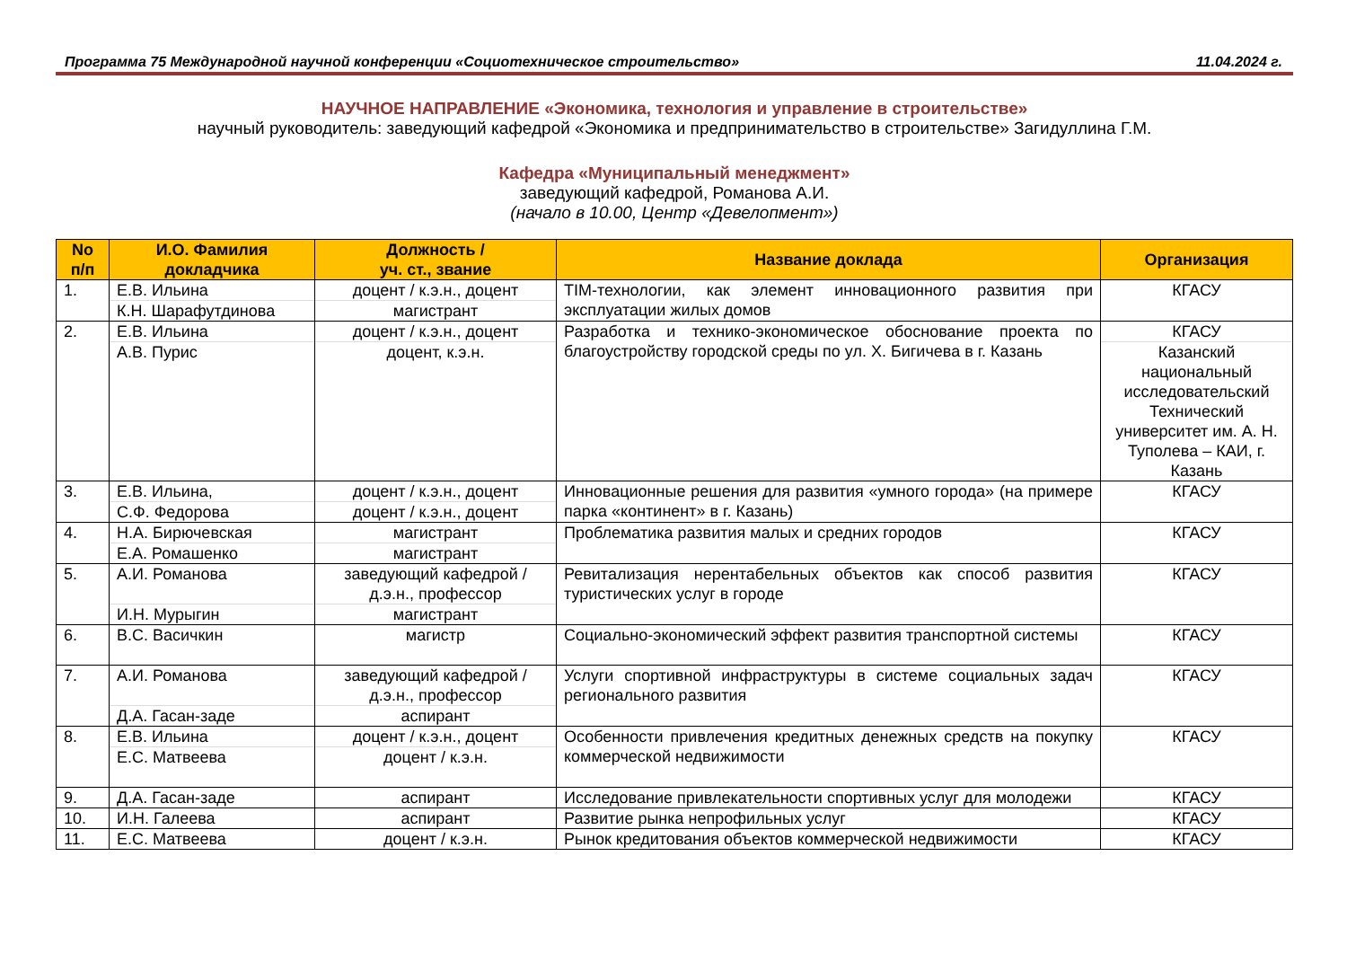Программа 75 Международной научной конференции «Социотехническое строительство» 11.04.2024 г.
НАУЧНОЕ НАПРАВЛЕНИЕ «Экономика, технология и управление в строительстве»
научный руководитель: заведующий кафедрой «Экономика и предпринимательство в строительстве» Загидуллина Г.М.
Кафедра «Муниципальный менеджмент»
заведующий кафедрой, Романова А.И.
(начало в 10.00, Центр «Девелопмент»)
| No п/п | И.О. Фамилия докладчика | Должность / уч. ст., звание | Название доклада | Организация |
| --- | --- | --- | --- | --- |
| 1. | Е.В. Ильина | доцент / к.э.н., доцент | TIM-технологии, как элемент инновационного развития при эксплуатации жилых домов | КГАСУ |
| | К.Н. Шарафутдинова | магистрант | | |
| 2. | Е.В. Ильина | доцент / к.э.н., доцент | Разработка и технико-экономическое обоснование проекта по благоустройству городской среды по ул. Х. Бигичева в г. Казань | КГАСУ |
| | А.В. Пурис | доцент, к.э.н. | | Казанский национальный исследовательский Технический университет им. А. Н. Туполева – КАИ, г. Казань |
| 3. | Е.В. Ильина, | доцент / к.э.н., доцент | Инновационные решения для развития «умного города» (на примере парка «континент» в г. Казань) | КГАСУ |
| | С.Ф. Федорова | доцент / к.э.н., доцент | | |
| 4. | Н.А. Бирючевская | магистрант | Проблематика развития малых и средних городов | КГАСУ |
| | Е.А. Ромашенко | магистрант | | |
| 5. | А.И. Романова | заведующий кафедрой / д.э.н., профессор | Ревитализация нерентабельных объектов как способ развития туристических услуг в городе | КГАСУ |
| | И.Н. Мурыгин | магистрант | | |
| 6. | В.С. Васичкин | магистр | Социально-экономический эффект развития транспортной системы | КГАСУ |
| 7. | А.И. Романова | заведующий кафедрой / д.э.н., профессор | Услуги спортивной инфраструктуры в системе социальных задач регионального развития | КГАСУ |
| | Д.А. Гасан-заде | аспирант | | |
| 8. | Е.В. Ильина | доцент / к.э.н., доцент | Особенности привлечения кредитных денежных средств на покупку коммерческой недвижимости | КГАСУ |
| | Е.С. Матвеева | доцент / к.э.н. | | |
| 9. | Д.А. Гасан-заде | аспирант | Исследование привлекательности спортивных услуг для молодежи | КГАСУ |
| 10. | И.Н. Галеева | аспирант | Развитие рынка непрофильных услуг | КГАСУ |
| 11. | Е.С. Матвеева | доцент / к.э.н. | Рынок кредитования объектов коммерческой недвижимости | КГАСУ |